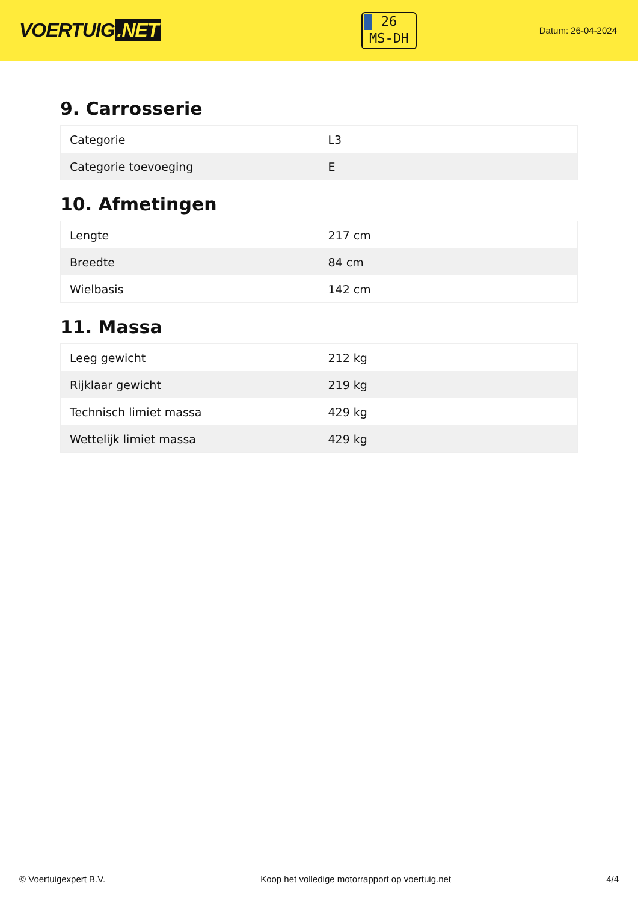VOERTUIG.NET
26
MS-DH
Datum: 26-04-2024
9. Carrosserie
| Categorie | L3 |
| Categorie toevoeging | E |
10. Afmetingen
| Lengte | 217 cm |
| Breedte | 84 cm |
| Wielbasis | 142 cm |
11. Massa
| Leeg gewicht | 212 kg |
| Rijklaar gewicht | 219 kg |
| Technisch limiet massa | 429 kg |
| Wettelijk limiet massa | 429 kg |
© Voertuigexpert B.V. Koop het volledige motorrapport op voertuig.net 4/4